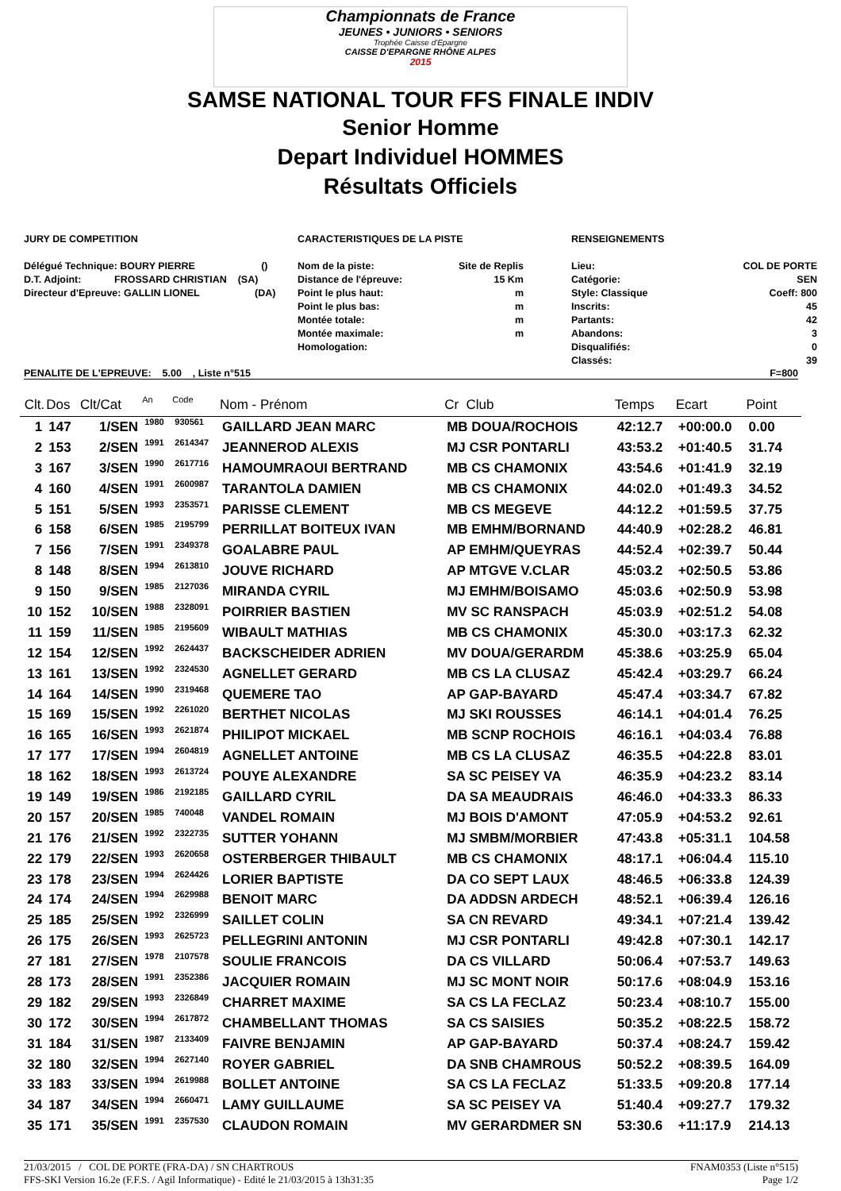Championnats de France
JEUNES • JUNIORS • SENIORS
Trophée Caisse d'Epargne
CAISSE D'EPARGNE RHÔNE ALPES
2015
SAMSE NATIONAL TOUR FFS FINALE INDIV
Senior Homme
Depart Individuel HOMMES
Résultats Officiels
JURY DE COMPETITION
Délégué Technique: BOURY PIERRE ()
D.T. Adjoint: FROSSARD CHRISTIAN (SA)
Directeur d'Epreuve: GALLIN LIONEL (DA)
CARACTERISTIQUES DE LA PISTE
Nom de la piste:
Distance de l'épreuve:
Point le plus haut:
Point le plus bas:
Montée totale:
Montée maximale:
Homologation: Site de Replis
15 Km
m
m
m
m
RENSEIGNEMENTS
Lieu:
Catégorie:
Style: Classique
Inscrits:
Partants:
Abandons:
Disqualifiés:
Classés: COL DE PORTE
SEN
Coeff: 800
45
42
3
0
39
PENALITE DE L'EPREUVE: 5.00 , Liste n°515 F=800
| Clt. | Dos | Clt/Cat | An | Code | Nom - Prénom | Cr Club | Temps | Ecart | Point |
| --- | --- | --- | --- | --- | --- | --- | --- | --- | --- |
| 1 | 147 | 1/SEN | 1980 | 930561 | GAILLARD JEAN MARC | MB DOUA/ROCHOIS | 42:12.7 | +00:00.0 | 0.00 |
| 2 | 153 | 2/SEN | 1991 | 2614347 | JEANNEROD ALEXIS | MJ CSR PONTARLI | 43:53.2 | +01:40.5 | 31.74 |
| 3 | 167 | 3/SEN | 1990 | 2617716 | HAMOUMRAOUI BERTRAND | MB CS CHAMONIX | 43:54.6 | +01:41.9 | 32.19 |
| 4 | 160 | 4/SEN | 1991 | 2600987 | TARANTOLA DAMIEN | MB CS CHAMONIX | 44:02.0 | +01:49.3 | 34.52 |
| 5 | 151 | 5/SEN | 1993 | 2353571 | PARISSE CLEMENT | MB CS MEGEVE | 44:12.2 | +01:59.5 | 37.75 |
| 6 | 158 | 6/SEN | 1985 | 2195799 | PERRILLAT BOITEUX IVAN | MB EMHM/BORNAND | 44:40.9 | +02:28.2 | 46.81 |
| 7 | 156 | 7/SEN | 1991 | 2349378 | GOALABRE PAUL | AP EMHM/QUEYRAS | 44:52.4 | +02:39.7 | 50.44 |
| 8 | 148 | 8/SEN | 1994 | 2613810 | JOUVE RICHARD | AP MTGVE V.CLAR | 45:03.2 | +02:50.5 | 53.86 |
| 9 | 150 | 9/SEN | 1985 | 2127036 | MIRANDA CYRIL | MJ EMHM/BOISAMO | 45:03.6 | +02:50.9 | 53.98 |
| 10 | 152 | 10/SEN | 1988 | 2328091 | POIRRIER BASTIEN | MV SC RANSPACH | 45:03.9 | +02:51.2 | 54.08 |
| 11 | 159 | 11/SEN | 1985 | 2195609 | WIBAULT MATHIAS | MB CS CHAMONIX | 45:30.0 | +03:17.3 | 62.32 |
| 12 | 154 | 12/SEN | 1992 | 2624437 | BACKSCHEIDER ADRIEN | MV DOUA/GERARDM | 45:38.6 | +03:25.9 | 65.04 |
| 13 | 161 | 13/SEN | 1992 | 2324530 | AGNELLET GERARD | MB CS LA CLUSAZ | 45:42.4 | +03:29.7 | 66.24 |
| 14 | 164 | 14/SEN | 1990 | 2319468 | QUEMERE TAO | AP GAP-BAYARD | 45:47.4 | +03:34.7 | 67.82 |
| 15 | 169 | 15/SEN | 1992 | 2261020 | BERTHET NICOLAS | MJ SKI ROUSSES | 46:14.1 | +04:01.4 | 76.25 |
| 16 | 165 | 16/SEN | 1993 | 2621874 | PHILIPOT MICKAEL | MB SCNP ROCHOIS | 46:16.1 | +04:03.4 | 76.88 |
| 17 | 177 | 17/SEN | 1994 | 2604819 | AGNELLET ANTOINE | MB CS LA CLUSAZ | 46:35.5 | +04:22.8 | 83.01 |
| 18 | 162 | 18/SEN | 1993 | 2613724 | POUYE ALEXANDRE | SA SC PEISEY VA | 46:35.9 | +04:23.2 | 83.14 |
| 19 | 149 | 19/SEN | 1986 | 2192185 | GAILLARD CYRIL | DA SA MEAUDRAIS | 46:46.0 | +04:33.3 | 86.33 |
| 20 | 157 | 20/SEN | 1985 | 740048 | VANDEL ROMAIN | MJ BOIS D'AMONT | 47:05.9 | +04:53.2 | 92.61 |
| 21 | 176 | 21/SEN | 1992 | 2322735 | SUTTER YOHANN | MJ SMBM/MORBIER | 47:43.8 | +05:31.1 | 104.58 |
| 22 | 179 | 22/SEN | 1993 | 2620658 | OSTERBERGER THIBAULT | MB CS CHAMONIX | 48:17.1 | +06:04.4 | 115.10 |
| 23 | 178 | 23/SEN | 1994 | 2624426 | LORIER BAPTISTE | DA CO SEPT LAUX | 48:46.5 | +06:33.8 | 124.39 |
| 24 | 174 | 24/SEN | 1994 | 2629988 | BENOIT MARC | DA ADDSN ARDECH | 48:52.1 | +06:39.4 | 126.16 |
| 25 | 185 | 25/SEN | 1992 | 2326999 | SAILLET COLIN | SA CN REVARD | 49:34.1 | +07:21.4 | 139.42 |
| 26 | 175 | 26/SEN | 1993 | 2625723 | PELLEGRINI ANTONIN | MJ CSR PONTARLI | 49:42.8 | +07:30.1 | 142.17 |
| 27 | 181 | 27/SEN | 1978 | 2107578 | SOULIE FRANCOIS | DA CS VILLARD | 50:06.4 | +07:53.7 | 149.63 |
| 28 | 173 | 28/SEN | 1991 | 2352386 | JACQUIER ROMAIN | MJ SC MONT NOIR | 50:17.6 | +08:04.9 | 153.16 |
| 29 | 182 | 29/SEN | 1993 | 2326849 | CHARRET MAXIME | SA CS LA FECLAZ | 50:23.4 | +08:10.7 | 155.00 |
| 30 | 172 | 30/SEN | 1994 | 2617872 | CHAMBELLANT THOMAS | SA CS SAISIES | 50:35.2 | +08:22.5 | 158.72 |
| 31 | 184 | 31/SEN | 1987 | 2133409 | FAIVRE BENJAMIN | AP GAP-BAYARD | 50:37.4 | +08:24.7 | 159.42 |
| 32 | 180 | 32/SEN | 1994 | 2627140 | ROYER GABRIEL | DA SNB CHAMROUS | 50:52.2 | +08:39.5 | 164.09 |
| 33 | 183 | 33/SEN | 1994 | 2619988 | BOLLET ANTOINE | SA CS LA FECLAZ | 51:33.5 | +09:20.8 | 177.14 |
| 34 | 187 | 34/SEN | 1994 | 2660471 | LAMY GUILLAUME | SA SC PEISEY VA | 51:40.4 | +09:27.7 | 179.32 |
| 35 | 171 | 35/SEN | 1991 | 2357530 | CLAUDON ROMAIN | MV GERARDMER SN | 53:30.6 | +11:17.9 | 214.13 |
21/03/2015 / COL DE PORTE (FRA-DA) / SN CHARTROUS FNAM0353 (Liste n°515)
FFS-SKI Version 16.2e (F.F.S. / Agil Informatique) - Edité le 21/03/2015 à 13h31:35 Page 1/2